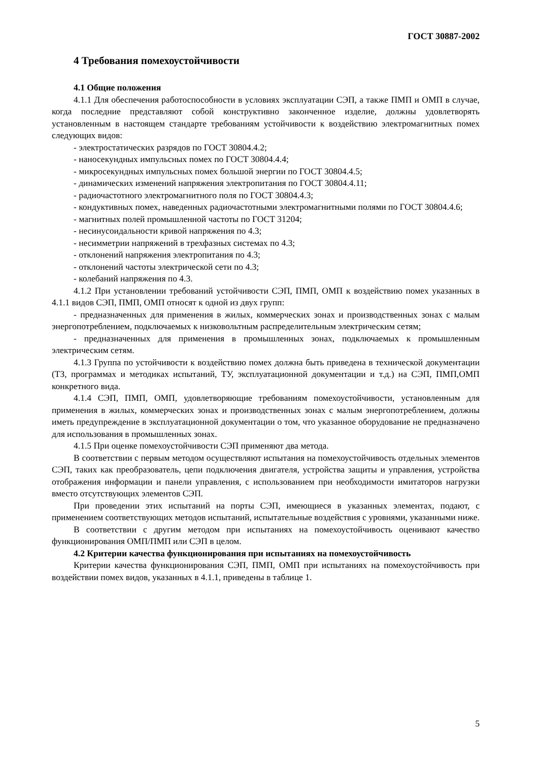ГОСТ 30887-2002
4 Требования помехоустойчивости
4.1 Общие положения
4.1.1 Для обеспечения работоспособности в условиях эксплуатации СЭП, а также ПМП и ОМП в случае, когда последние представляют собой конструктивно законченное изделие, должны удовлетворять установленным в настоящем стандарте требованиям устойчивости к воздействию электромагнитных помех следующих видов:
- электростатических разрядов по ГОСТ 30804.4.2;
- наносекундных импульсных помех по ГОСТ 30804.4.4;
- микросекундных импульсных помех большой энергии по ГОСТ 30804.4.5;
- динамических изменений напряжения электропитания по ГОСТ 30804.4.11;
- радиочастотного электромагнитного поля по ГОСТ 30804.4.3;
- кондуктивных помех, наведенных радиочастотными электромагнитными полями по ГОСТ 30804.4.6;
- магнитных полей промышленной частоты по ГОСТ 31204;
- несинусоидальности кривой напряжения по 4.3;
- несимметрии напряжений в трехфазных системах по 4.3;
- отклонений напряжения электропитания по 4.3;
- отклонений частоты электрической сети по 4.3;
- колебаний напряжения по 4.3.
4.1.2 При установлении требований устойчивости СЭП, ПМП, ОМП к воздействию помех указанных в 4.1.1 видов СЭП, ПМП, ОМП относят к одной из двух групп:
- предназначенных для применения в жилых, коммерческих зонах и производственных зонах с малым энергопотреблением, подключаемых к низковольтным распределительным электрическим сетям;
- предназначенных для применения в промышленных зонах, подключаемых к промышленным электрическим сетям.
4.1.3 Группа по устойчивости к воздействию помех должна быть приведена в технической документации (ТЗ, программах и методиках испытаний, ТУ, эксплуатационной документации и т.д.) на СЭП, ПМП,ОМП конкретного вида.
4.1.4 СЭП, ПМП, ОМП, удовлетворяющие требованиям помехоустойчивости, установленным для применения в жилых, коммерческих зонах и производственных зонах с малым энергопотреблением, должны иметь предупреждение в эксплуатационной документации о том, что указанное оборудование не предназначено для использования в промышленных зонах.
4.1.5 При оценке помехоустойчивости СЭП применяют два метода.
В соответствии с первым методом осуществляют испытания на помехоустойчивость отдельных элементов СЭП, таких как преобразователь, цепи подключения двигателя, устройства защиты и управления, устройства отображения информации и панели управления, с использованием при необходимости имитаторов нагрузки вместо отсутствующих элементов СЭП.
При проведении этих испытаний на порты СЭП, имеющиеся в указанных элементах, подают, с применением соответствующих методов испытаний, испытательные воздействия с уровнями, указанными ниже.
В соответствии с другим методом при испытаниях на помехоустойчивость оценивают качество функционирования ОМП/ПМП или СЭП в целом.
4.2 Критерии качества функционирования при испытаниях на помехоустойчивость
Критерии качества функционирования СЭП, ПМП, ОМП при испытаниях на помехоустойчивость при воздействии помех видов, указанных в 4.1.1, приведены в таблице 1.
5